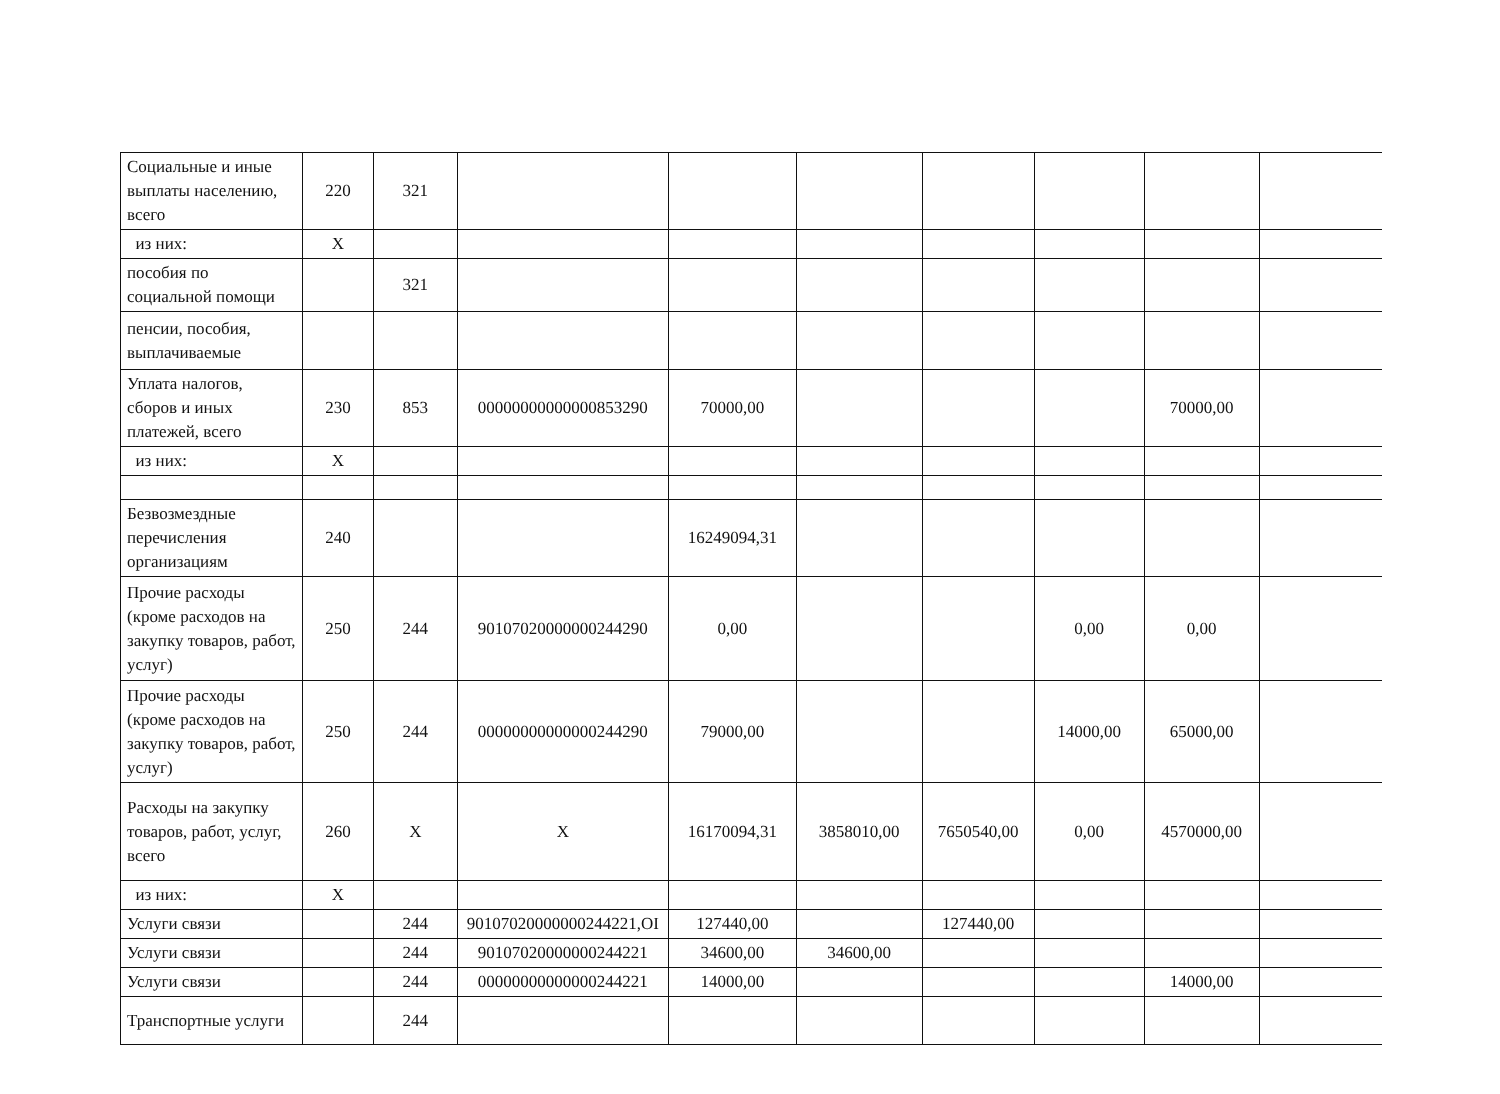| Социальные и иные выплаты населению, всего | 220 | 321 | | | | | | | |
| из них: | X | | | | | | | | |
| пособия по социальной помощи | | 321 | | | | | | | |
| пенсии, пособия, выплачиваемые | | | | | | | | | |
| Уплата налогов, сборов и иных платежей, всего | 230 | 853 | 00000000000000853290 | 70000,00 | | | | 70000,00 | |
| из них: | X | | | | | | | | |
| Безвозмездные перечисления организациям | 240 | | | 16249094,31 | | | | | |
| Прочие расходы (кроме расходов на закупку товаров, работ, услуг) | 250 | 244 | 90107020000000244290 | 0,00 | | | 0,00 | 0,00 | |
| Прочие расходы (кроме расходов на закупку товаров, работ, услуг) | 250 | 244 | 00000000000000244290 | 79000,00 | | | 14000,00 | 65000,00 | |
| Расходы на закупку товаров, работ, услуг, всего | 260 | X | X | 16170094,31 | 3858010,00 | 7650540,00 | 0,00 | 4570000,00 | |
| из них: | X | | | | | | | | |
| Услуги связи | | 244 | 90107020000000244221,ОІ | 127440,00 | | 127440,00 | | | |
| Услуги связи | | 244 | 90107020000000244221 | 34600,00 | 34600,00 | | | | |
| Услуги связи | | 244 | 00000000000000244221 | 14000,00 | | | | 14000,00 | |
| Транспортные услуги | | 244 | | | | | | | |